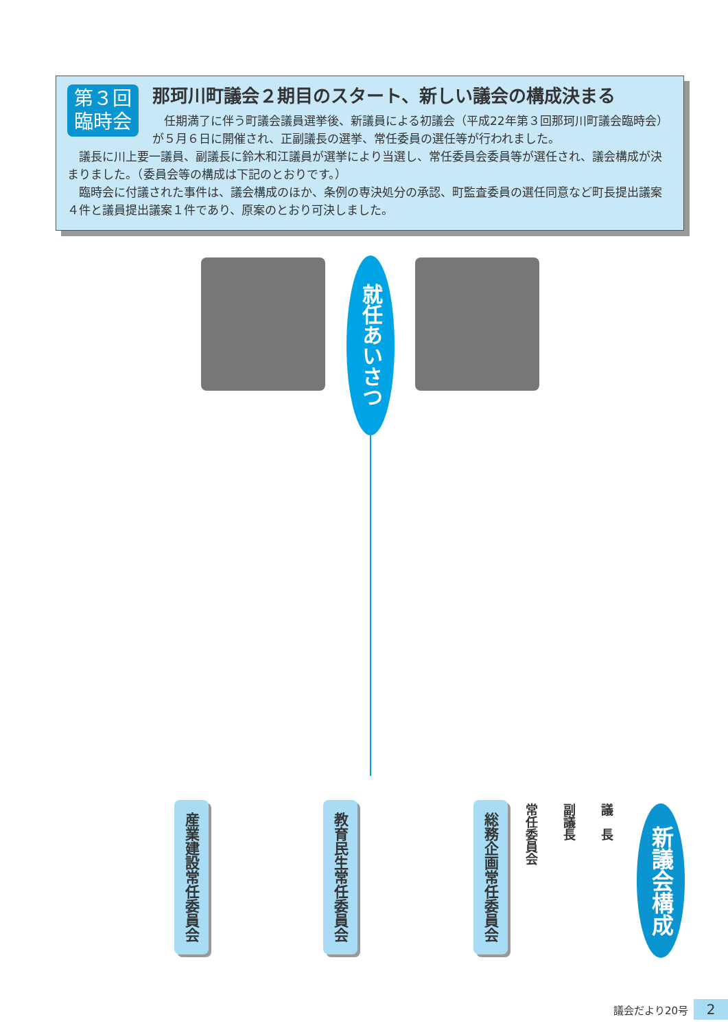第３回
臨時会
那珂川町議会２期目のスタート、新しい議会の構成決まる
　任期満了に伴う町議会議員選挙後、新議員による初議会（平成22年第３回那珂川町議会臨時会）が５月６日に開催され、正副議長の選挙、常任委員の選任等が行われました。
　議長に川上要一議員、副議長に鈴木和江議員が選挙により当選し、常任委員会委員等が選任され、議会構成が決まりました。（委員会等の構成は下記のとおりです。）
　臨時会に付議された事件は、議会構成のほか、条例の専決処分の承認、町監査委員の選任同意など町長提出議案４件と議員提出議案１件であり、原案のとおり可決しました。
就任あいさつ
新議会構成
議　長
副議長
常任委員会
総務企画常任委員会
教育民生常任委員会
産業建設常任委員会
議会だより20号 2